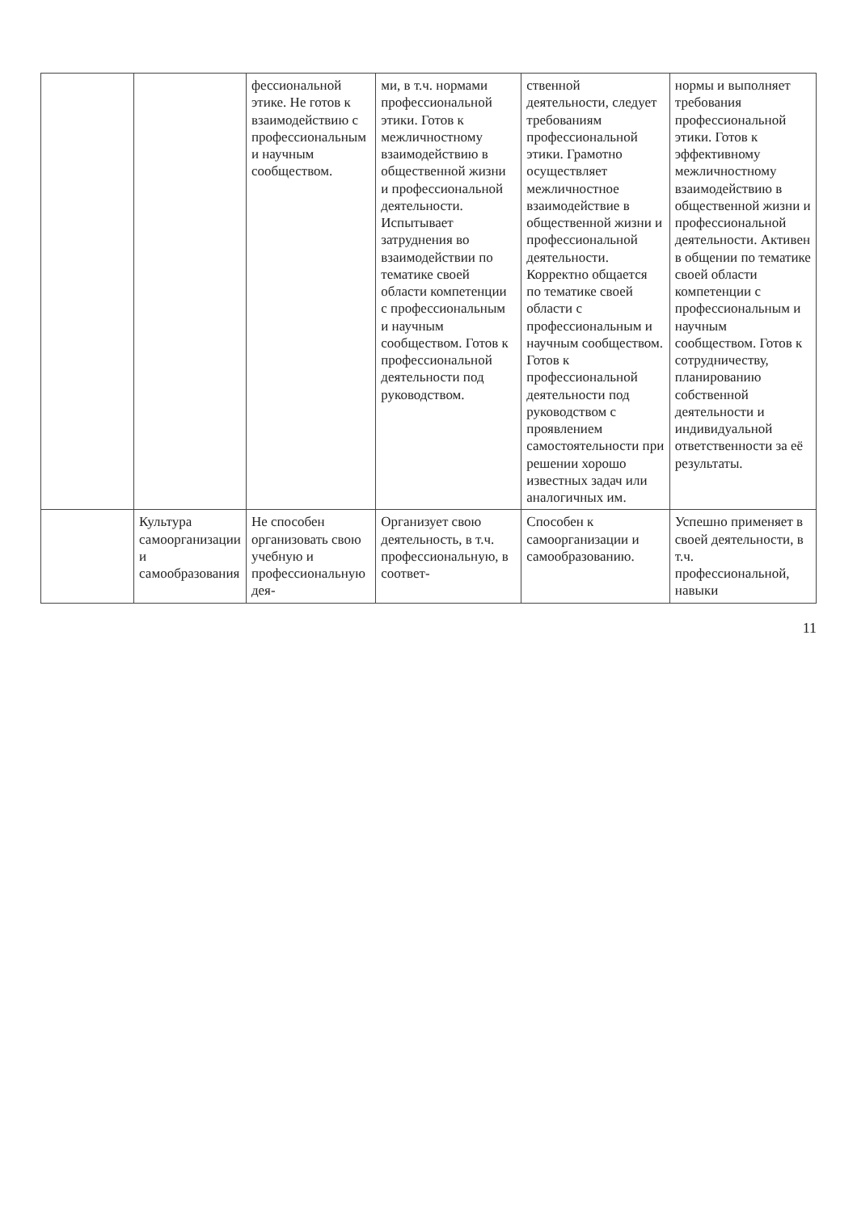| | | фессиональной этике. Не готов к взаимодействию с профессиональным и научным сообществом. | ми, в т.ч. нормами профессиональной этики. Готов к межличностному взаимодействию в общественной жизни и профессиональной деятельности. Испытывает затруднения во взаимодействии по тематике своей области компетенции с профессиональным и научным сообществом. Готов к профессиональной деятельности под руководством. | ственной деятельности, следует требованиям профессиональной этики. Грамотно осуществляет межличностное взаимодействие в общественной жизни и профессиональной деятельности. Корректно общается по тематике своей области с профессиональным и научным сообществом. Готов к профессиональной деятельности под руководством с проявлением самостоятельности при решении хорошо известных задач или аналогичных им. | нормы и выполняет требования профессиональной этики. Готов к эффективному межличностному взаимодействию в общественной жизни и профессиональной деятельности. Активен в общении по тематике своей области компетенции с профессиональным и научным сообществом. Готов к сотрудничеству, планированию собственной деятельности и индивидуальной ответственности за её результаты. |
| | Культура самоорганизации и самообразования | Не способен организовать свою учебную и профессиональную дея- | Организует свою деятельность, в т.ч. профессиональную, в соответ- | Способен к самоорганизации и самообразованию. | Успешно применяет в своей деятельности, в т.ч. профессиональной, навыки |
11